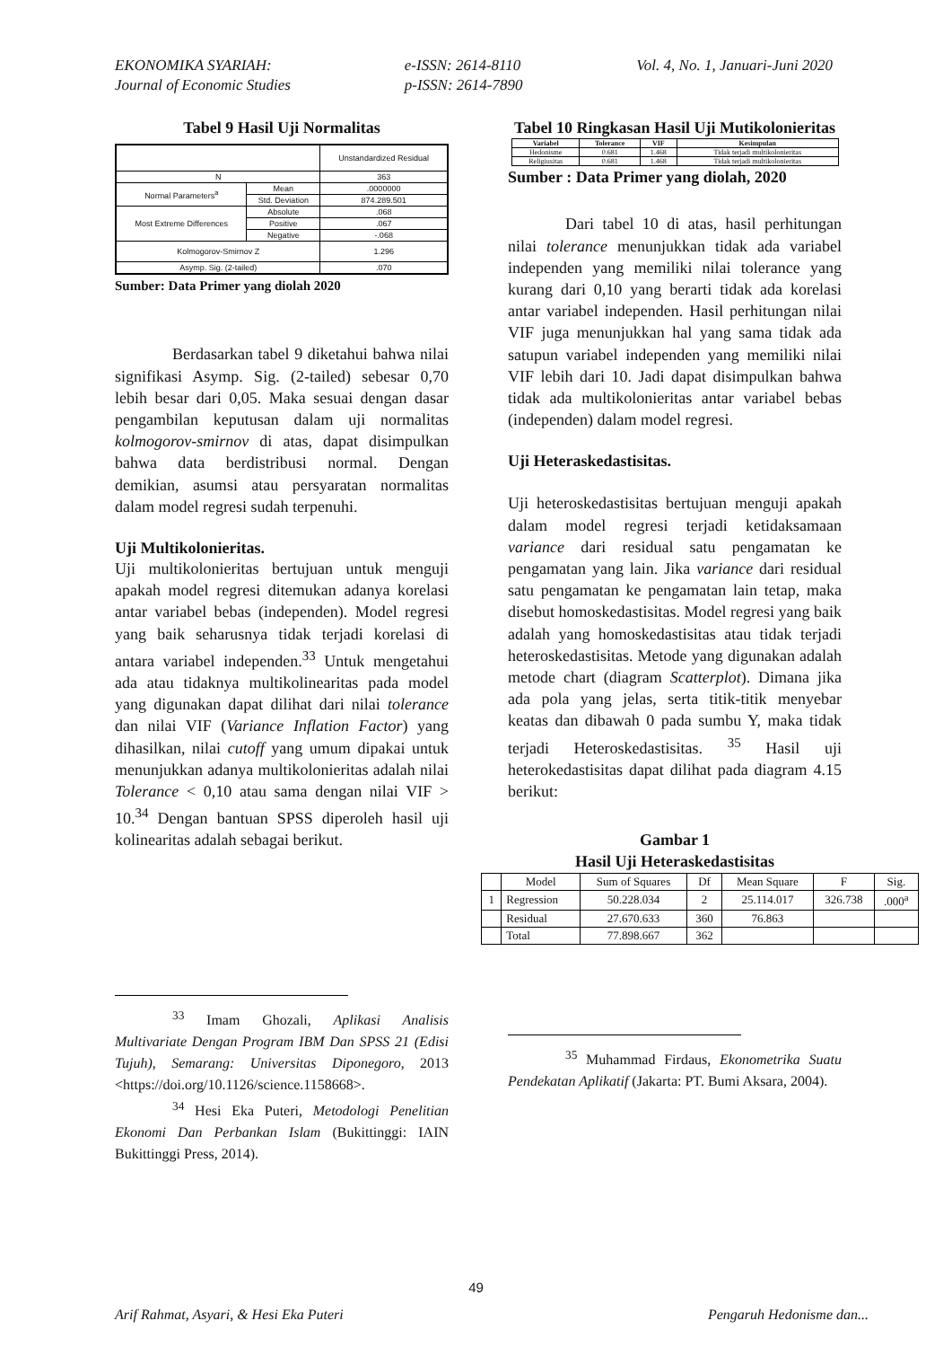EKONOMIKA SYARIAH:
Journal of Economic Studies
e-ISSN: 2614-8110
p-ISSN: 2614-7890
Vol. 4, No. 1, Januari-Juni 2020
Tabel 9 Hasil Uji Normalitas
| | | Unstandardized Residual |
| N | | 363 |
| Normal Parameters<sup>a</sup> | Mean | .0000000 |
| | Std. Deviation | 874.289.501 |
| Most Extreme Differences | Absolute | .068 |
| | Positive | .067 |
| | Negative | -.068 |
| Kolmogorov-Smirnov Z | | 1.296 |
| Asymp. Sig. (2-tailed) | | .070 |
Sumber: Data Primer yang diolah 2020
Berdasarkan tabel 9 diketahui bahwa nilai signifikasi Asymp. Sig. (2-tailed) sebesar 0,70 lebih besar dari 0,05. Maka sesuai dengan dasar pengambilan keputusan dalam uji normalitas kolmogorov-smirnov di atas, dapat disimpulkan bahwa data berdistribusi normal. Dengan demikian, asumsi atau persyaratan normalitas dalam model regresi sudah terpenuhi.
Uji Multikolonieritas.
Uji multikolonieritas bertujuan untuk menguji apakah model regresi ditemukan adanya korelasi antar variabel bebas (independen). Model regresi yang baik seharusnya tidak terjadi korelasi di antara variabel independen.<sup>33</sup> Untuk mengetahui ada atau tidaknya multikolinearitas pada model yang digunakan dapat dilihat dari nilai tolerance dan nilai VIF (Variance Inflation Factor) yang dihasilkan, nilai cutoff yang umum dipakai untuk menunjukkan adanya multikolonieritas adalah nilai Tolerance < 0,10 atau sama dengan nilai VIF > 10.<sup>34</sup> Dengan bantuan SPSS diperoleh hasil uji kolinearitas adalah sebagai berikut.
<sup>33</sup> Imam Ghozali, Aplikasi Analisis Multivariate Dengan Program IBM Dan SPSS 21 (Edisi Tujuh), Semarang: Universitas Diponegoro, 2013 <https://doi.org/10.1126/science.1158668>.
<sup>34</sup> Hesi Eka Puteri, Metodologi Penelitian Ekonomi Dan Perbankan Islam (Bukittinggi: IAIN Bukittinggi Press, 2014).
Tabel 10 Ringkasan Hasil Uji Mutikolonieritas
| Variabel | Tolerance | VIF | Kesimpulan |
| --- | --- | --- | --- |
| Hedonisme | 0.681 | 1.468 | Tidak terjadi multikolonieritas |
| Religiusitas | 0.681 | 1.468 | Tidak terjadi multikolonieritas |
Sumber : Data Primer yang diolah, 2020
Dari tabel 10 di atas, hasil perhitungan nilai tolerance menunjukkan tidak ada variabel independen yang memiliki nilai tolerance yang kurang dari 0,10 yang berarti tidak ada korelasi antar variabel independen. Hasil perhitungan nilai VIF juga menunjukkan hal yang sama tidak ada satupun variabel independen yang memiliki nilai VIF lebih dari 10. Jadi dapat disimpulkan bahwa tidak ada multikolonieritas antar variabel bebas (independen) dalam model regresi.
Uji Heteraskedastisitas.
Uji heteroskedastisitas bertujuan menguji apakah dalam model regresi terjadi ketidaksamaan variance dari residual satu pengamatan ke pengamatan yang lain. Jika variance dari residual satu pengamatan ke pengamatan lain tetap, maka disebut homoskedastisitas. Model regresi yang baik adalah yang homoskedastisitas atau tidak terjadi heteroskedastisitas. Metode yang digunakan adalah metode chart (diagram Scatterplot). Dimana jika ada pola yang jelas, serta titik-titik menyebar keatas dan dibawah 0 pada sumbu Y, maka tidak terjadi Heteroskedastisitas. <sup>35</sup> Hasil uji heterokedastisitas dapat dilihat pada diagram 4.15 berikut:
Gambar 1
Hasil Uji Heteraskedastisitas
| | Model | Sum of Squares | Df | Mean Square | F | Sig. |
| 1 | Regression | 50.228.034 | 2 | 25.114.017 | 326.738 | .000<sup>a</sup> |
| | Residual | 27.670.633 | 360 | 76.863 | | |
| | Total | 77.898.667 | 362 | | | |
<sup>35</sup> Muhammad Firdaus, Ekonometrika Suatu Pendekatan Aplikatif (Jakarta: PT. Bumi Aksara, 2004).
49
Arif Rahmat, Asyari, & Hesi Eka Puteri
Pengaruh Hedonisme dan...